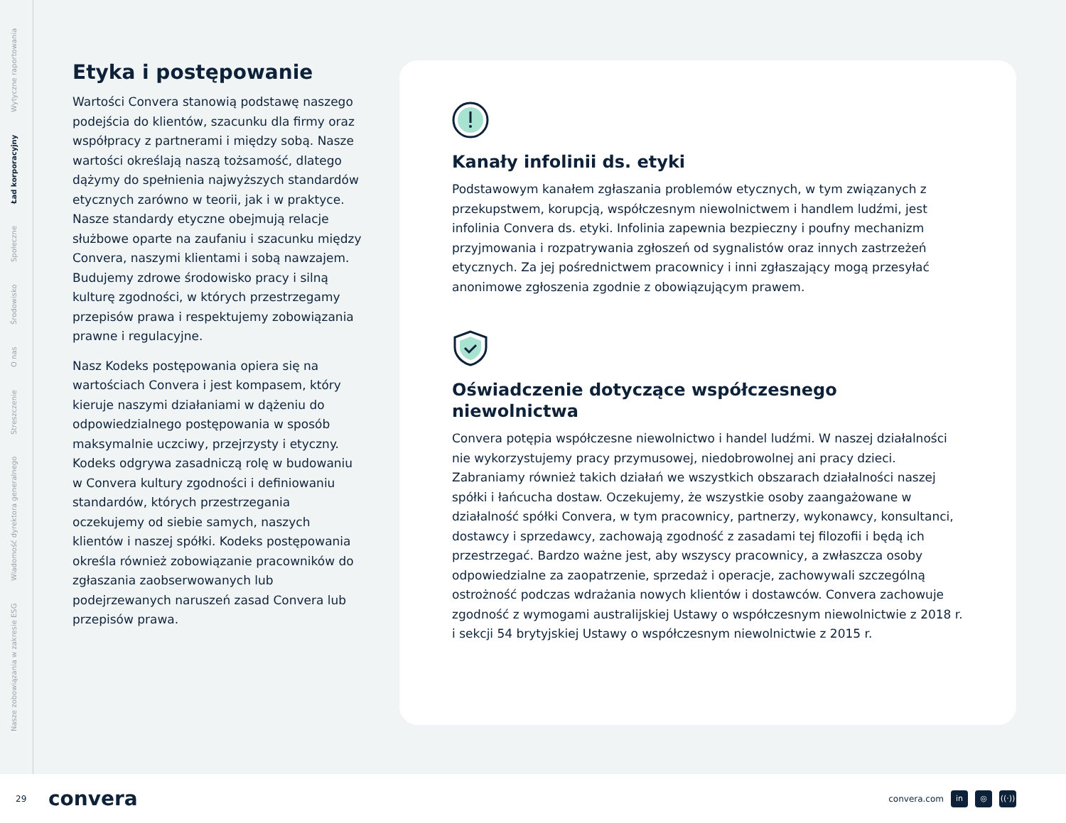Nasze zobowiązania w zakresie ESG Wiadomość dyrektora generalnego Streszczenie O nas Środowisko Społeczne Ład korporacyjny Wytyczne raportowania
Etyka i postępowanie
Wartości Convera stanowią podstawę naszego podejścia do klientów, szacunku dla firmy oraz współpracy z partnerami i między sobą. Nasze wartości określają naszą tożsamość, dlatego dążymy do spełnienia najwyższych standardów etycznych zarówno w teorii, jak i w praktyce. Nasze standardy etyczne obejmują relacje służbowe oparte na zaufaniu i szacunku między Convera, naszymi klientami i sobą nawzajem. Budujemy zdrowe środowisko pracy i silną kulturę zgodności, w których przestrzegamy przepisów prawa i respektujemy zobowiązania prawne i regulacyjne.
Nasz Kodeks postępowania opiera się na wartościach Convera i jest kompasem, który kieruje naszymi działaniami w dążeniu do odpowiedzialnego postępowania w sposób maksymalnie uczciwy, przejrzysty i etyczny. Kodeks odgrywa zasadniczą rolę w budowaniu w Convera kultury zgodności i definiowaniu standardów, których przestrzegania oczekujemy od siebie samych, naszych klientów i naszej spółki. Kodeks postępowania określa również zobowiązanie pracowników do zgłaszania zaobserwowanych lub podejrzewanych naruszeń zasad Convera lub przepisów prawa.
Kanały infolinii ds. etyki
Podstawowym kanałem zgłaszania problemów etycznych, w tym związanych z przekupstwem, korupcją, współczesnym niewolnictwem i handlem ludźmi, jest infolinia Convera ds. etyki. Infolinia zapewnia bezpieczny i poufny mechanizm przyjmowania i rozpatrywania zgłoszeń od sygnalistów oraz innych zastrzeżeń etycznych. Za jej pośrednictwem pracownicy i inni zgłaszający mogą przesyłać anonimowe zgłoszenia zgodnie z obowiązującym prawem.
Oświadczenie dotyczące współczesnego niewolnictwa
Convera potępia współczesne niewolnictwo i handel ludźmi. W naszej działalności nie wykorzystujemy pracy przymusowej, niedobrowolnej ani pracy dzieci. Zabraniamy również takich działań we wszystkich obszarach działalności naszej spółki i łańcucha dostaw. Oczekujemy, że wszystkie osoby zaangażowane w działalność spółki Convera, w tym pracownicy, partnerzy, wykonawcy, konsultanci, dostawcy i sprzedawcy, zachowają zgodność z zasadami tej filozofii i będą ich przestrzegać. Bardzo ważne jest, aby wszyscy pracownicy, a zwłaszcza osoby odpowiedzialne za zaopatrzenie, sprzedaż i operacje, zachowywali szczególną ostrożność podczas wdrażania nowych klientów i dostawców. Convera zachowuje zgodność z wymogami australijskiej Ustawy o współczesnym niewolnictwie z 2018 r. i sekcji 54 brytyjskiej Ustawy o współczesnym niewolnictwie z 2015 r.
29 convera
convera.com in ◎ ((·))